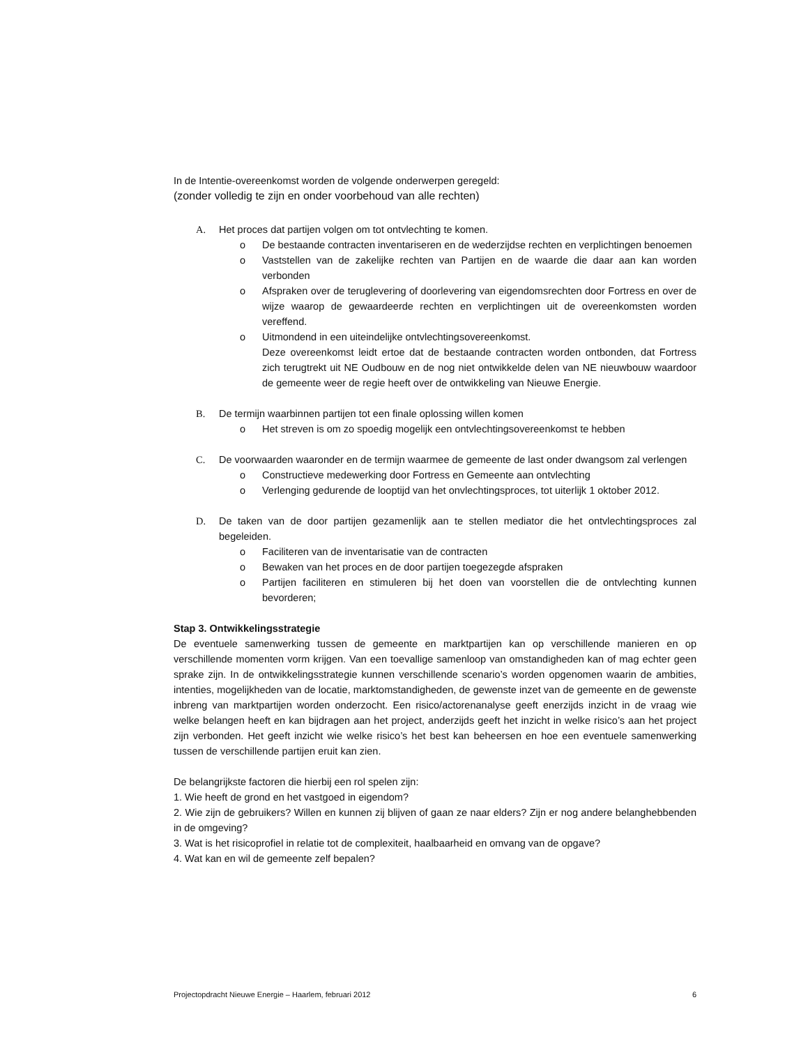In de Intentie-overeenkomst worden de volgende onderwerpen geregeld:
(zonder volledig te zijn en onder voorbehoud van alle rechten)
A. Het proces dat partijen volgen om tot ontvlechting te komen.
o De bestaande contracten inventariseren en de wederzijdse rechten en verplichtingen benoemen
o Vaststellen van de zakelijke rechten van Partijen en de waarde die daar aan kan worden verbonden
o Afspraken over de teruglevering of doorlevering van eigendomsrechten door Fortress en over de wijze waarop de gewaardeerde rechten en verplichtingen uit de overeenkomsten worden vereffend.
o Uitmondend in een uiteindelijke ontvlechtingsovereenkomst.
Deze overeenkomst leidt ertoe dat de bestaande contracten worden ontbonden, dat Fortress zich terugtrekt uit NE Oudbouw en de nog niet ontwikkelde delen van NE nieuwbouw waardoor de gemeente weer de regie heeft over de ontwikkeling van Nieuwe Energie.
B. De termijn waarbinnen partijen tot een finale oplossing willen komen
o Het streven is om zo spoedig mogelijk een ontvlechtingsovereenkomst te hebben
C. De voorwaarden waaronder en de termijn waarmee de gemeente de last onder dwangsom zal verlengen
o Constructieve medewerking door Fortress en Gemeente aan ontvlechting
o Verlenging gedurende de looptijd van het onvlechtingsproces, tot uiterlijk 1 oktober 2012.
D. De taken van de door partijen gezamenlijk aan te stellen mediator die het ontvlechtingsproces zal begeleiden.
o Faciliteren van de inventarisatie van de contracten
o Bewaken van het proces en de door partijen toegezegde afspraken
o Partijen faciliteren en stimuleren bij het doen van voorstellen die de ontvlechting kunnen bevorderen;
Stap 3. Ontwikkelingsstrategie
De eventuele samenwerking tussen de gemeente en marktpartijen kan op verschillende manieren en op verschillende momenten vorm krijgen. Van een toevallige samenloop van omstandigheden kan of mag echter geen sprake zijn. In de ontwikkelingsstrategie kunnen verschillende scenario’s worden opgenomen waarin de ambities, intenties, mogelijkheden van de locatie, marktomstandigheden, de gewenste inzet van de gemeente en de gewenste inbreng van marktpartijen worden onderzocht. Een risico/actorenanalyse geeft enerzijds inzicht in de vraag wie welke belangen heeft en kan bijdragen aan het project, anderzijds geeft het inzicht in welke risico’s aan het project zijn verbonden. Het geeft inzicht wie welke risico’s het best kan beheersen en hoe een eventuele samenwerking tussen de verschillende partijen eruit kan zien.
De belangrijkste factoren die hierbij een rol spelen zijn:
1. Wie heeft de grond en het vastgoed in eigendom?
2. Wie zijn de gebruikers? Willen en kunnen zij blijven of gaan ze naar elders? Zijn er nog andere belanghebbenden in de omgeving?
3. Wat is het risicoprofiel in relatie tot de complexiteit, haalbaarheid en omvang van de opgave?
4. Wat kan en wil de gemeente zelf bepalen?
Projectopdracht Nieuwe Energie – Haarlem, februari 2012 6